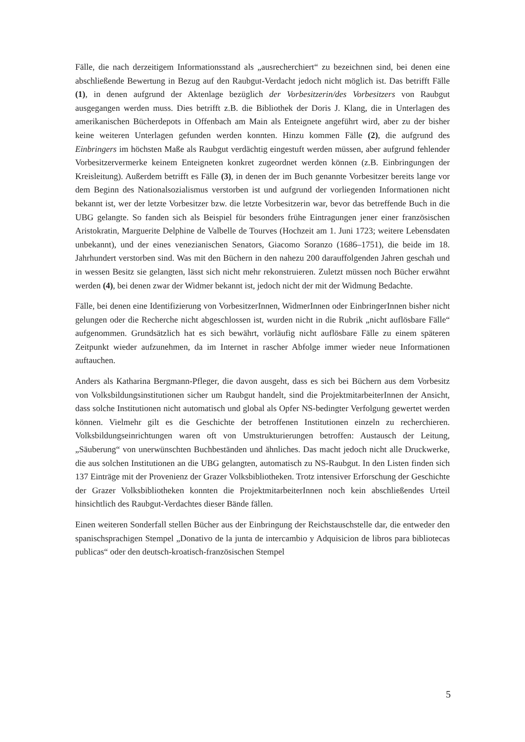Fälle, die nach derzeitigem Informationsstand als „ausrecherchiert“ zu bezeichnen sind, bei denen eine abschließende Bewertung in Bezug auf den Raubgut-Verdacht jedoch nicht möglich ist. Das betrifft Fälle (1), in denen aufgrund der Aktenlage bezüglich der Vorbesitzerin/des Vorbesitzers von Raubgut ausgegangen werden muss. Dies betrifft z.B. die Bibliothek der Doris J. Klang, die in Unterlagen des amerikanischen Bücherdepots in Offenbach am Main als Enteignete angeführt wird, aber zu der bisher keine weiteren Unterlagen gefunden werden konnten. Hinzu kommen Fälle (2), die aufgrund des Einbringers im höchsten Maße als Raubgut verdächtig eingestuft werden müssen, aber aufgrund fehlender Vorbesitzervermerke keinem Enteigneten konkret zugeordnet werden können (z.B. Einbringungen der Kreisleitung). Außerdem betrifft es Fälle (3), in denen der im Buch genannte Vorbesitzer bereits lange vor dem Beginn des Nationalsozialismus verstorben ist und aufgrund der vorliegenden Informationen nicht bekannt ist, wer der letzte Vorbesitzer bzw. die letzte Vorbesitzerin war, bevor das betreffende Buch in die UBG gelangte. So fanden sich als Beispiel für besonders frühe Eintragungen jener einer französischen Aristokratin, Marguerite Delphine de Valbelle de Tourves (Hochzeit am 1. Juni 1723; weitere Lebensdaten unbekannt), und der eines venezianischen Senators, Giacomo Soranzo (1686–1751), die beide im 18. Jahrhundert verstorben sind. Was mit den Büchern in den nahezu 200 darauffolgenden Jahren geschah und in wessen Besitz sie gelangten, lässt sich nicht mehr rekonstruieren. Zuletzt müssen noch Bücher erwähnt werden (4), bei denen zwar der Widmer bekannt ist, jedoch nicht der mit der Widmung Bedachte.
Fälle, bei denen eine Identifizierung von VorbesitzerInnen, WidmerInnen oder EinbringerInnen bisher nicht gelungen oder die Recherche nicht abgeschlossen ist, wurden nicht in die Rubrik „nicht auflösbare Fälle“ aufgenommen. Grundsätzlich hat es sich bewährt, vorläufig nicht auflösbare Fälle zu einem späteren Zeitpunkt wieder aufzunehmen, da im Internet in rascher Abfolge immer wieder neue Informationen auftauchen.
Anders als Katharina Bergmann-Pfleger, die davon ausgeht, dass es sich bei Büchern aus dem Vorbesitz von Volksbildungsinstitutionen sicher um Raubgut handelt, sind die ProjektmitarbeiterInnen der Ansicht, dass solche Institutionen nicht automatisch und global als Opfer NS-bedingter Verfolgung gewertet werden können. Vielmehr gilt es die Geschichte der betroffenen Institutionen einzeln zu recherchieren. Volksbildungseinrichtungen waren oft von Umstrukturierungen betroffen: Austausch der Leitung, „Säuberung“ von unerwünschten Buchbeständen und ähnliches. Das macht jedoch nicht alle Druckwerke, die aus solchen Institutionen an die UBG gelangten, automatisch zu NS-Raubgut. In den Listen finden sich 137 Einträge mit der Provenienz der Grazer Volksbibliotheken. Trotz intensiver Erforschung der Geschichte der Grazer Volksbibliotheken konnten die ProjektmitarbeiterInnen noch kein abschließendes Urteil hinsichtlich des Raubgut-Verdachtes dieser Bände fällen.
Einen weiteren Sonderfall stellen Bücher aus der Einbringung der Reichstauschstelle dar, die entweder den spanischsprachigen Stempel „Donativo de la junta de intercambio y Adquisicion de libros para bibliotecas publicas“ oder den deutsch-kroatisch-französischen Stempel
5